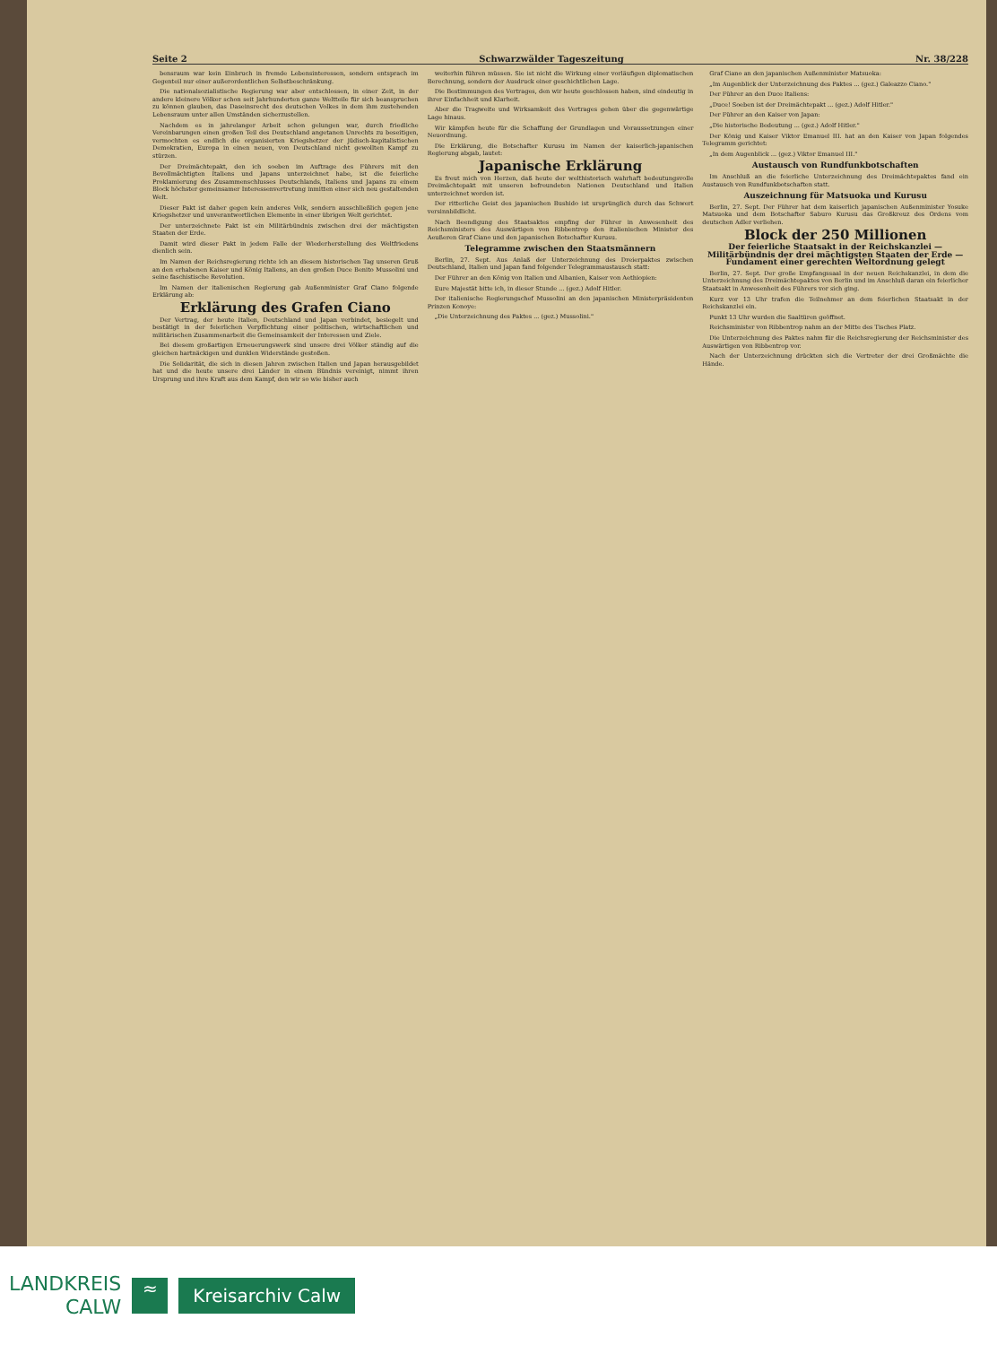Seite 2 Schwarzwälder Tageszeitung Nr. 38/228
bensraum war kein Einbruch in fremde Lebensinteressen, sondern entsprach im Gegenteil nur einer außerordentlichen Selbstbeschränkung.
Die nationalsozialistische Regierung war aber entschlossen, in einer Zeit, in der andere kleinere Völker schon seit Jahrhunderten ganze Weltteile für sich beanspruchen zu können glauben, das Daseinsrecht des deutschen Volkes in dem ihm zustehenden Lebensraum unter allen Umständen sicherzustellen.
Nachdem es in jahrelanger Arbeit schon gelungen war, durch friedliche Vereinbarungen einen großen Teil des Deutschland angetanen Unrechts zu beseitigen, vermochten es endlich die organisierten Kriegshetzer der jüdisch-kapitalistischen Demokratien, Europa in einen neuen, von Deutschland nicht gewollten Kampf zu stürzen.
Der Dreimächtepakt, den ich soeben im Auftrage des Führers mit den Bevollmächtigten Italiens und Japans unterzeichnet habe, ist die feierliche Proklamierung des Zusammenschlusses Deutschlands, Italiens und Japans zu einem Block höchster gemeinsamer Interessenvertretung inmitten einer sich neu gestaltenden Welt.
Dieser Pakt ist daher gegen kein anderes Volk, sondern ausschließlich gegen jene Kriegshetzer und unverantwortlichen Elemente in einer übrigen Welt gerichtet.
Der unterzeichnete Pakt ist ein Militärbündnis zwischen drei der mächtigsten Staaten der Erde.
Damit wird dieser Pakt in jedem Falle der Wiederherstellung des Weltfriedens dienlich sein.
Im Namen der Reichsregierung richte ich an diesem historischen Tag unseren Gruß an den erhabenen Kaiser und König Italiens, an den großen Duce Benito Mussolini und seine faschistische Revolution.
Im Namen der italienischen Regierung gab Außenminister Graf Ciano folgende Erklärung ab:
Erklärung des Grafen Ciano
Der Vertrag, der heute Italien, Deutschland und Japan verbindet, besiegelt und bestätigt in der feierlichen Verpflichtung einer politischen, wirtschaftlichen und militärischen Zusammenarbeit die Gemeinsamkeit der Interessen und Ziele.
Bei diesem großartigen Erneuerungswerk sind unsere drei Völker ständig auf die gleichen hartnäckigen und dunklen Widerstände gestoßen.
Die Solidarität, die sich in diesen Jahren zwischen Italien und Japan herausgebildet hat und die heute unsere drei Länder in einem Bündnis vereinigt, nimmt ihren Ursprung und ihre Kraft aus dem Kampf, den wir so wie bisher auch
weiterhin führen müssen. Sie ist nicht die Wirkung einer vorläufigen diplomatischen Berechnung, sondern der Ausdruck einer geschichtlichen Lage.
Die Bestimmungen des Vertrages, den wir heute geschlossen haben, sind eindeutig in ihrer Einfachheit und Klarheit.
Aber die Tragweite und Wirksamkeit des Vertrages gehen über die gegenwärtige Lage hinaus.
Wir kämpfen heute für die Schaffung der Grundlagen und Voraussetzungen einer Neuordnung.
Die Erklärung, die Botschafter Kurusu im Namen der kaiserlich-japanischen Regierung abgab, lautet:
Japanische Erklärung
Es freut mich von Herzen, daß heute der welthistorisch wahrhaft bedeutungsvolle Dreimächtepakt mit unseren befreundeten Nationen Deutschland und Italien unterzeichnet worden ist.
Der ritterliche Geist des japanischen Bushido ist ursprünglich durch das Schwert versinnbildlicht.
Nach Beendigung des Staatsaktes empfing der Führer in Anwesenheit des Reichsministers des Auswärtigen von Ribbentrop den italienischen Minister des Aeußeren Graf Ciano und den japanischen Botschafter Kurusu.
Telegramme zwischen den Staatsmännern
Berlin, 27. Sept. Aus Anlaß der Unterzeichnung des Dreierpaktes zwischen Deutschland, Italien und Japan fand folgender Telegrammaustausch statt:
Der Führer an den König von Italien und Albanien, Kaiser von Aethiopien:
Eure Majestät bitte ich, in dieser Stunde ... (gez.) Adolf Hitler.
Der italienische Regierungschef Mussolini an den japanischen Ministerpräsidenten Prinzen Konoye:
„Die Unterzeichnung des Paktes ... (gez.) Mussolini."
Graf Ciano an den japanischen Außenminister Matsuoka:
„Im Augenblick der Unterzeichnung des Paktes ... (gez.) Galeazzo Ciano."
Der Führer an den Duce Italiens:
„Duce! Soeben ist der Dreimächtepakt ... (gez.) Adolf Hitler."
Der Führer an den Kaiser von Japan:
„Die historische Bedeutung ... (gez.) Adolf Hitler."
Der König und Kaiser Viktor Emanuel III. hat an den Kaiser von Japan folgendes Telegramm gerichtet:
„In dem Augenblick ... (gez.) Viktor Emanuel III."
Austausch von Rundfunkbotschaften
Im Anschluß an die feierliche Unterzeichnung des Dreimächtepaktes fand ein Austausch von Rundfunkbotschaften statt.
Auszeichnung für Matsuoka und Kurusu
Berlin, 27. Sept. Der Führer hat dem kaiserlich japanischen Außenminister Yosuke Matsuoka und dem Botschafter Saburo Kurusu das Großkreuz des Ordens vom deutschen Adler verliehen.
Block der 250 Millionen
Der feierliche Staatsakt in der Reichskanzlei — Militärbündnis der drei mächtigsten Staaten der Erde — Fundament einer gerechten Weltordnung gelegt
Berlin, 27. Sept. Der große Empfangssaal in der neuen Reichskanzlei, in dem die Unterzeichnung des Dreimächtepaktes von Berlin und im Anschluß daran ein feierlicher Staatsakt in Anwesenheit des Führers vor sich ging.
Kurz vor 13 Uhr trafen die Teilnehmer an dem feierlichen Staatsakt in der Reichskanzlei ein.
Punkt 13 Uhr wurden die Saaltüren geöffnet.
Reichsminister von Ribbentrop nahm an der Mitte des Tisches Platz.
Die Unterzeichnung des Paktes nahm für die Reichsregierung der Reichsminister des Auswärtigen von Ribbentrop vor.
Nach der Unterzeichnung drückten sich die Vertreter der drei Großmächte die Hände.
LANDKREIS
CALW
≈
Kreisarchiv Calw